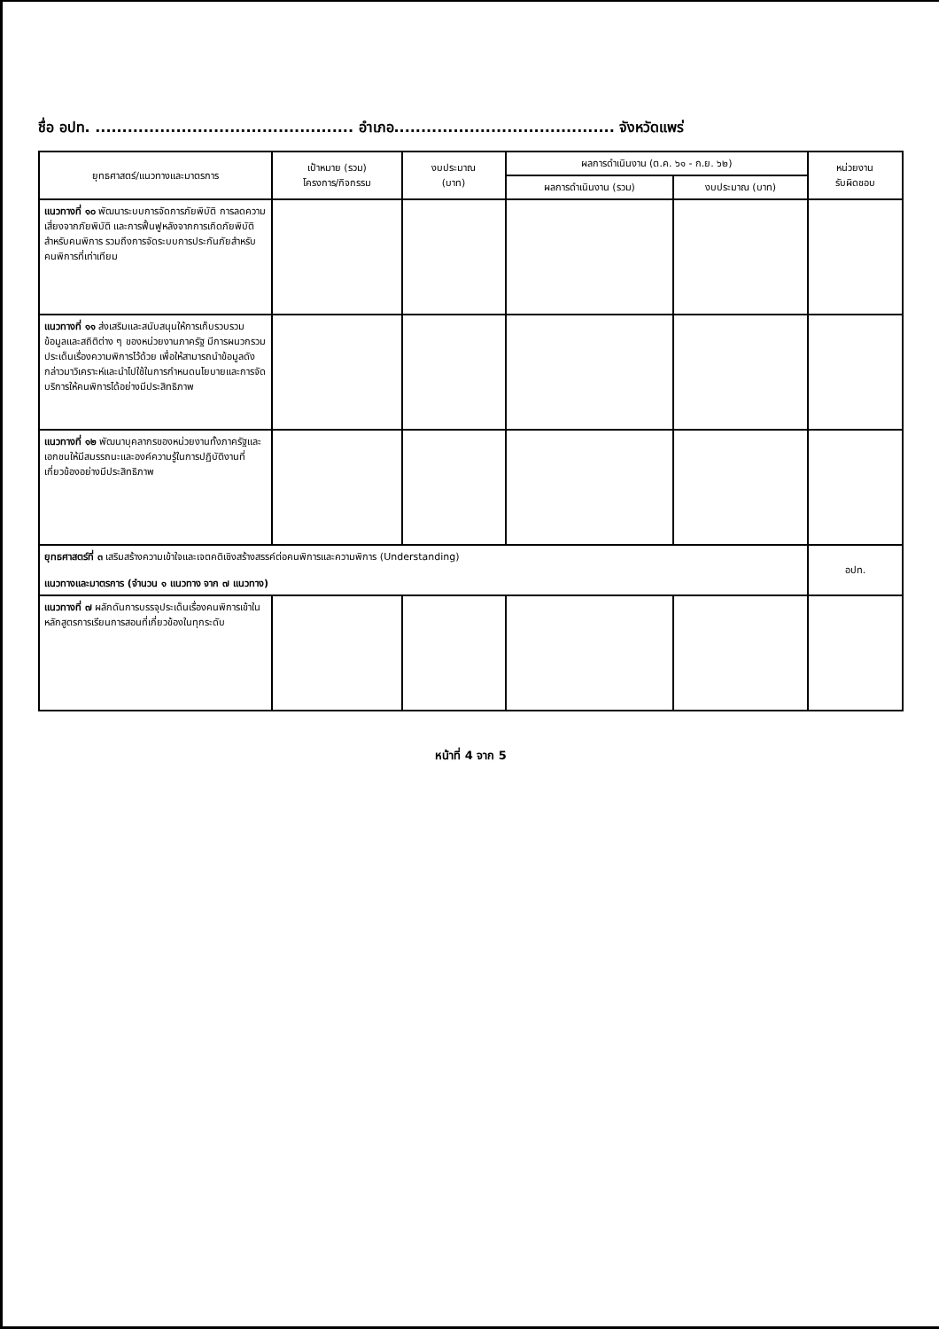ชื่อ อปท. ................................................ อำเภอ......................................... จังหวัดแพร่
| ยุทธศาสตร์/แนวทางและมาตรการ | เป้าหมาย (รวม) โครงการ/กิจกรรม | งบประมาณ (บาท) | ผลการดำเนินงาน (ต.ค. ๖๑ - ก.ย. ๖๒) | | หน่วยงาน รับผิดชอบ |
| --- | --- | --- | --- | --- | --- |
| | | | ผลการดำเนินงาน (รวม) | งบประมาณ (บาท) | |
| แนวทางที่ ๑๐ พัฒนาระบบการจัดการภัยพิบัติ การลดความเสี่ยงจากภัยพิบัติ และการฟื้นฟูหลังจากการเกิดภัยพิบัติสำหรับคนพิการ รวมถึงการจัดระบบการประกันภัยสำหรับคนพิการที่เท่าเทียม | | | | | |
| แนวทางที่ ๑๑ ส่งเสริมและสนับสนุนให้การเก็บรวบรวมข้อมูลและสถิติต่าง ๆ ของหน่วยงานภาครัฐ มีการผนวกรวมประเด็นเรื่องความพิการไว้ด้วย เพื่อให้สามารถนำข้อมูลดังกล่าวมาวิเคราะห์และนำไปใช้ในการกำหนดนโยบายและการจัดบริการให้คนพิการได้อย่างมีประสิทธิภาพ | | | | | |
| แนวทางที่ ๑๒ พัฒนาบุคลากรของหน่วยงานทั้งภาครัฐและเอกชนให้มีสมรรถนะและองค์ความรู้ในการปฏิบัติงานที่เกี่ยวข้องอย่างมีประสิทธิภาพ | | | | | |
| ยุทธศาสตร์ที่ ๓ เสริมสร้างความเข้าใจและเจตคติเชิงสร้างสรรค์ต่อคนพิการและความพิการ (Understanding) แนวทางและมาตรการ (จำนวน ๑ แนวทาง จาก ๗ แนวทาง) | | | | | อปท. |
| แนวทางที่ ๗ ผลักดันการบรรจุประเด็นเรื่องคนพิการเข้าในหลักสูตรการเรียนการสอนที่เกี่ยวข้องในทุกระดับ | | | | | |
หน้าที่ 4 จาก 5